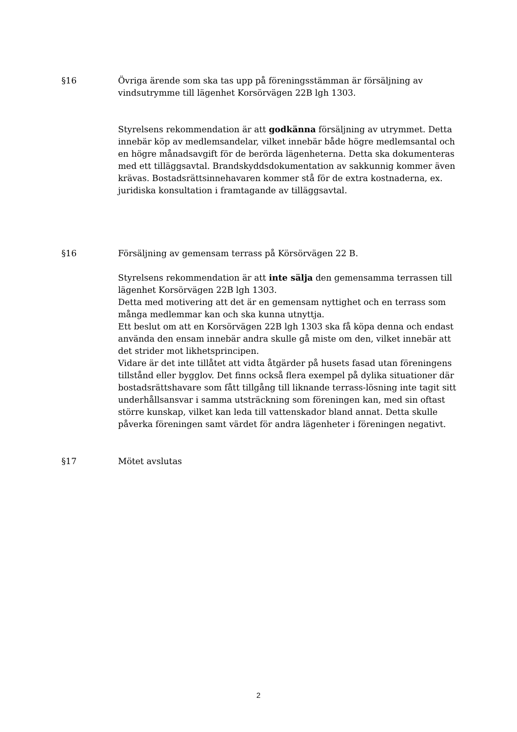§16 Övriga ärende som ska tas upp på föreningsstämman är försäljning av vindsutrymme till lägenhet Korsörvägen 22B lgh 1303.
Styrelsens rekommendation är att godkänna försäljning av utrymmet. Detta innebär köp av medlemsandelar, vilket innebär både högre medlemsantal och en högre månadsavgift för de berörda lägenheterna. Detta ska dokumenteras med ett tilläggsavtal. Brandskyddsdokumentation av sakkunnig kommer även krävas. Bostadsrättsinnehavaren kommer stå för de extra kostnaderna, ex. juridiska konsultation i framtagande av tilläggsavtal.
§16 Försäljning av gemensam terrass på Körsörvägen 22 B.
Styrelsens rekommendation är att inte sälja den gemensamma terrassen till lägenhet Korsörvägen 22B lgh 1303.
Detta med motivering att det är en gemensam nyttighet och en terrass som många medlemmar kan och ska kunna utnyttja.
Ett beslut om att en Korsörvägen 22B lgh 1303 ska få köpa denna och endast använda den ensam innebär andra skulle gå miste om den, vilket innebär att det strider mot likhetsprincipen.
Vidare är det inte tillåtet att vidta åtgärder på husets fasad utan föreningens tillstånd eller bygglov. Det finns också flera exempel på dylika situationer där bostadsrättshavare som fått tillgång till liknande terrass-lösning inte tagit sitt underhållsansvar i samma utsträckning som föreningen kan, med sin oftast större kunskap, vilket kan leda till vattenskador bland annat. Detta skulle påverka föreningen samt värdet för andra lägenheter i föreningen negativt.
§17 Mötet avslutas
2